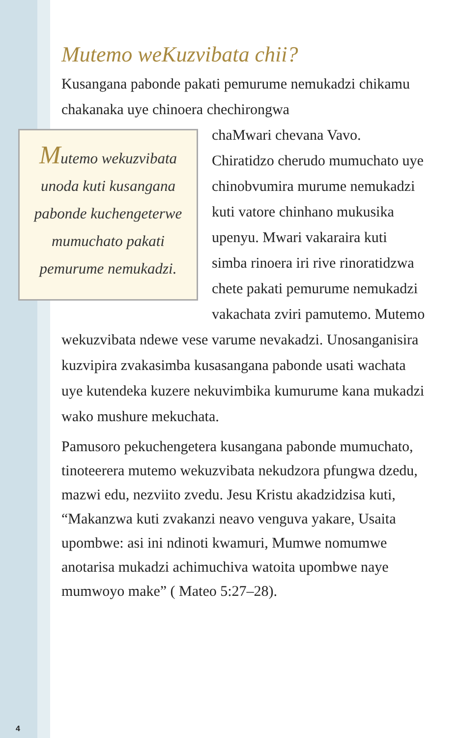Mutemo weKuzvibata chii?
Kusangana pabonde pakati pemurume nemukadzi chikamu chakanaka uye chinoera chechirongwa Mutemo wekuzvibata unoda kuti kusangana pabonde kuchengeterwe mumuchato pakati pemurume nemukadzi. chaMwari chevana Vavo. Chiratidzo cherudo mumuchato uye chinobvumira murume nemukadzi kuti vatore chinhano mukusika upenyu. Mwari vakaraira kuti simba rinoera iri rive rinoratidzwa chete pakati pemurume nemukadzi vakachata zviri pamutemo. Mutemo wekuzvibata ndewe vese varume nevakadzi. Unosanganisira kuzvipira zvakasimba kusasangana pabonde usati wachata uye kutendeka kuzere nekuvimbika kumurume kana mukadzi wako mushure mekuchata.
Pamusoro pekuchengetera kusangana pabonde mumuchato, tinoteerera mutemo wekuzvibata nekudzora pfungwa dzedu, mazwi edu, nezviito zvedu. Jesu Kristu akadzidzisa kuti, “Makanzwa kuti zvakanzi neavo venguva yakare, Usaita upombwe: asi ini ndinoti kwamuri, Mumwe nomumwe anotarisa mukadzi achimuchiva watoita upombwe naye mumwoyo make” ( Mateo 5:27–28).
4